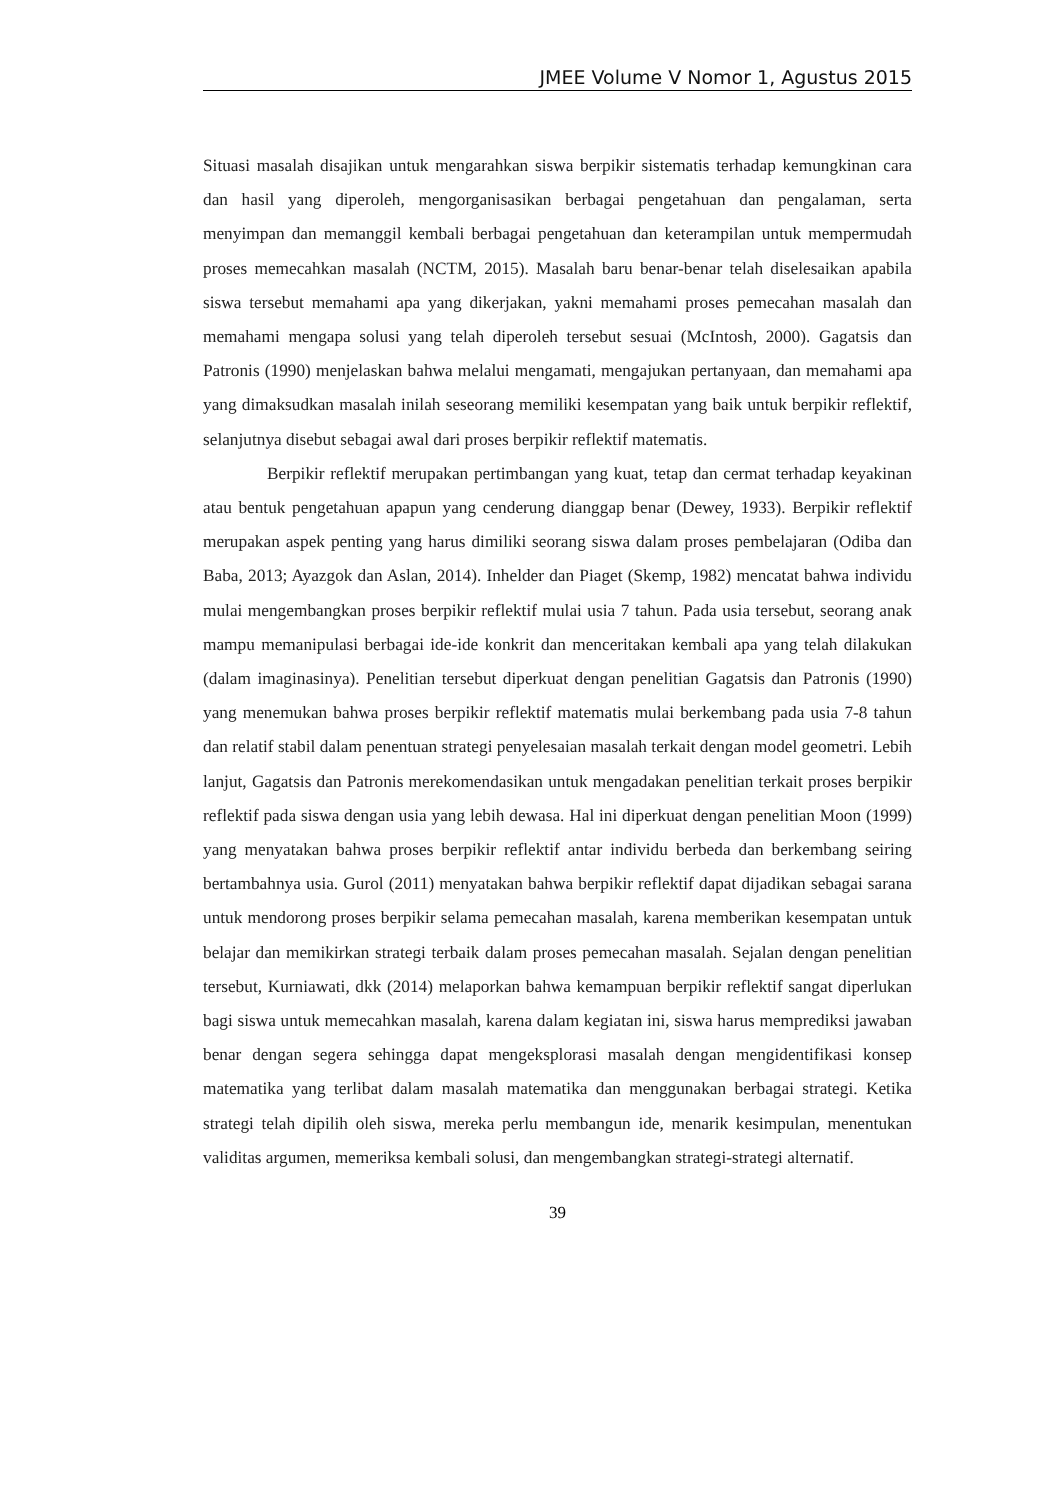JMEE Volume V Nomor 1, Agustus 2015
Situasi masalah disajikan untuk mengarahkan siswa berpikir sistematis terhadap kemungkinan cara dan hasil yang diperoleh, mengorganisasikan berbagai pengetahuan dan pengalaman, serta menyimpan dan memanggil kembali berbagai pengetahuan dan keterampilan untuk mempermudah proses memecahkan masalah (NCTM, 2015). Masalah baru benar-benar telah diselesaikan apabila siswa tersebut memahami apa yang dikerjakan, yakni memahami proses pemecahan masalah dan memahami mengapa solusi yang telah diperoleh tersebut sesuai (McIntosh, 2000). Gagatsis dan Patronis (1990) menjelaskan bahwa melalui mengamati, mengajukan pertanyaan, dan memahami apa yang dimaksudkan masalah inilah seseorang memiliki kesempatan yang baik untuk berpikir reflektif, selanjutnya disebut sebagai awal dari proses berpikir reflektif matematis.
Berpikir reflektif merupakan pertimbangan yang kuat, tetap dan cermat terhadap keyakinan atau bentuk pengetahuan apapun yang cenderung dianggap benar (Dewey, 1933). Berpikir reflektif merupakan aspek penting yang harus dimiliki seorang siswa dalam proses pembelajaran (Odiba dan Baba, 2013; Ayazgok dan Aslan, 2014). Inhelder dan Piaget (Skemp, 1982) mencatat bahwa individu mulai mengembangkan proses berpikir reflektif mulai usia 7 tahun. Pada usia tersebut, seorang anak mampu memanipulasi berbagai ide-ide konkrit dan menceritakan kembali apa yang telah dilakukan (dalam imaginasinya). Penelitian tersebut diperkuat dengan penelitian Gagatsis dan Patronis (1990) yang menemukan bahwa proses berpikir reflektif matematis mulai berkembang pada usia 7-8 tahun dan relatif stabil dalam penentuan strategi penyelesaian masalah terkait dengan model geometri. Lebih lanjut, Gagatsis dan Patronis merekomendasikan untuk mengadakan penelitian terkait proses berpikir reflektif pada siswa dengan usia yang lebih dewasa. Hal ini diperkuat dengan penelitian Moon (1999) yang menyatakan bahwa proses berpikir reflektif antar individu berbeda dan berkembang seiring bertambahnya usia. Gurol (2011) menyatakan bahwa berpikir reflektif dapat dijadikan sebagai sarana untuk mendorong proses berpikir selama pemecahan masalah, karena memberikan kesempatan untuk belajar dan memikirkan strategi terbaik dalam proses pemecahan masalah. Sejalan dengan penelitian tersebut, Kurniawati, dkk (2014) melaporkan bahwa kemampuan berpikir reflektif sangat diperlukan bagi siswa untuk memecahkan masalah, karena dalam kegiatan ini, siswa harus memprediksi jawaban benar dengan segera sehingga dapat mengeksplorasi masalah dengan mengidentifikasi konsep matematika yang terlibat dalam masalah matematika dan menggunakan berbagai strategi. Ketika strategi telah dipilih oleh siswa, mereka perlu membangun ide, menarik kesimpulan, menentukan validitas argumen, memeriksa kembali solusi, dan mengembangkan strategi-strategi alternatif.
39